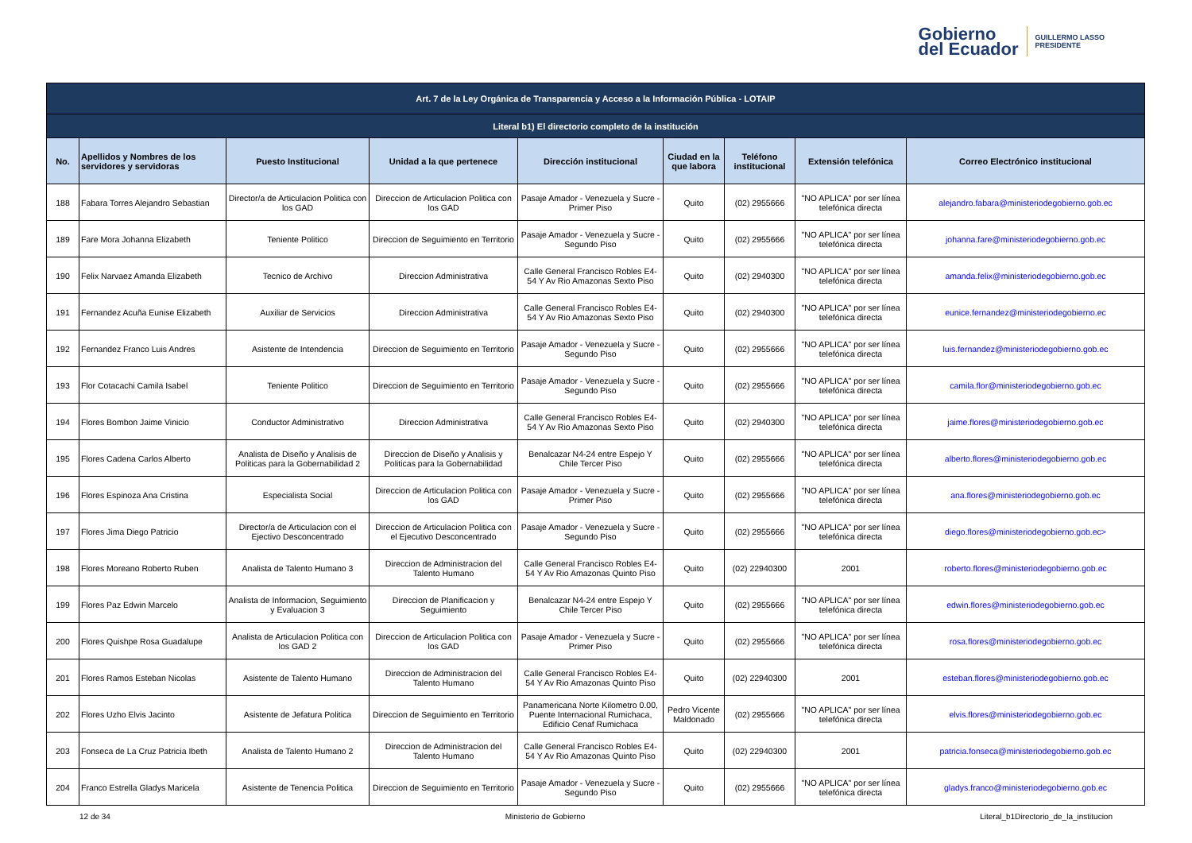Gobierno
del Ecuador
GUILLERMO LASSO
PRESIDENTE
| Art. 7 de la Ley Orgánica de Transparencia y Acceso a la Información Pública - LOTAIP | | | | | | | | |
| --- | --- | --- | --- | --- | --- | --- | --- | --- |
| Literal b1) El directorio completo de la institución | | | | | | | | |
| No. | Apellidos y Nombres de los servidores y servidoras | Puesto Institucional | Unidad a la que pertenece | Dirección institucional | Ciudad en la que labora | Teléfono institucional | Extensión telefónica | Correo Electrónico institucional |
| 188 | Fabara Torres Alejandro Sebastian | Director/a de Articulacion Politica con los GAD | Direccion de Articulacion Politica con los GAD | Pasaje Amador - Venezuela y Sucre - Primer Piso | Quito | (02) 2955666 | "NO APLICA" por ser línea telefónica directa | alejandro.fabara@ministeriodegobierno.gob.ec |
| 189 | Fare Mora Johanna Elizabeth | Teniente Politico | Direccion de Seguimiento en Territorio | Pasaje Amador - Venezuela y Sucre - Segundo Piso | Quito | (02) 2955666 | "NO APLICA" por ser línea telefónica directa | johanna.fare@ministeriodegobierno.gob.ec |
| 190 | Felix Narvaez Amanda Elizabeth | Tecnico de Archivo | Direccion Administrativa | Calle General Francisco Robles E4-54 Y Av Rio Amazonas Sexto Piso | Quito | (02) 2940300 | "NO APLICA" por ser línea telefónica directa | amanda.felix@ministeriodegobierno.gob.ec |
| 191 | Fernandez Acuña Eunise Elizabeth | Auxiliar de Servicios | Direccion Administrativa | Calle General Francisco Robles E4-54 Y Av Rio Amazonas Sexto Piso | Quito | (02) 2940300 | "NO APLICA" por ser línea telefónica directa | eunice.fernandez@ministeriodegobierno.ec |
| 192 | Fernandez Franco Luis Andres | Asistente de Intendencia | Direccion de Seguimiento en Territorio | Pasaje Amador - Venezuela y Sucre - Segundo Piso | Quito | (02) 2955666 | "NO APLICA" por ser línea telefónica directa | luis.fernandez@ministeriodegobierno.gob.ec |
| 193 | Flor Cotacachi Camila Isabel | Teniente Politico | Direccion de Seguimiento en Territorio | Pasaje Amador - Venezuela y Sucre - Segundo Piso | Quito | (02) 2955666 | "NO APLICA" por ser línea telefónica directa | camila.flor@ministeriodegobierno.gob.ec |
| 194 | Flores Bombon Jaime Vinicio | Conductor Administrativo | Direccion Administrativa | Calle General Francisco Robles E4-54 Y Av Rio Amazonas Sexto Piso | Quito | (02) 2940300 | "NO APLICA" por ser línea telefónica directa | jaime.flores@ministeriodegobierno.gob.ec |
| 195 | Flores Cadena Carlos Alberto | Analista de Diseño y Analisis de Politicas para la Gobernabilidad 2 | Direccion de Diseño y Analisis y Politicas para la Gobernabilidad | Benalcazar N4-24 entre Espejo Y Chile Tercer Piso | Quito | (02) 2955666 | "NO APLICA" por ser línea telefónica directa | alberto.flores@ministeriodegobierno.gob.ec |
| 196 | Flores Espinoza Ana Cristina | Especialista Social | Direccion de Articulacion Politica con los GAD | Pasaje Amador - Venezuela y Sucre - Primer Piso | Quito | (02) 2955666 | "NO APLICA" por ser línea telefónica directa | ana.flores@ministeriodegobierno.gob.ec |
| 197 | Flores Jima Diego Patricio | Director/a de Articulacion con el Ejectivo Desconcentrado | Direccion de Articulacion Politica con el Ejecutivo Desconcentrado | Pasaje Amador - Venezuela y Sucre - Segundo Piso | Quito | (02) 2955666 | "NO APLICA" por ser línea telefónica directa | diego.flores@ministeriodegobierno.gob.ec> |
| 198 | Flores Moreano Roberto Ruben | Analista de Talento Humano 3 | Direccion de Administracion del Talento Humano | Calle General Francisco Robles E4-54 Y Av Rio Amazonas Quinto Piso | Quito | (02) 22940300 | 2001 | roberto.flores@ministeriodegobierno.gob.ec |
| 199 | Flores Paz Edwin Marcelo | Analista de Informacion, Seguimiento y Evaluacion 3 | Direccion de Planificacion y Seguimiento | Benalcazar N4-24 entre Espejo Y Chile Tercer Piso | Quito | (02) 2955666 | "NO APLICA" por ser línea telefónica directa | edwin.flores@ministeriodegobierno.gob.ec |
| 200 | Flores Quishpe Rosa Guadalupe | Analista de Articulacion Politica con los GAD 2 | Direccion de Articulacion Politica con los GAD | Pasaje Amador - Venezuela y Sucre - Primer Piso | Quito | (02) 2955666 | "NO APLICA" por ser línea telefónica directa | rosa.flores@ministeriodegobierno.gob.ec |
| 201 | Flores Ramos Esteban Nicolas | Asistente de Talento Humano | Direccion de Administracion del Talento Humano | Calle General Francisco Robles E4-54 Y Av Rio Amazonas Quinto Piso | Quito | (02) 22940300 | 2001 | esteban.flores@ministeriodegobierno.gob.ec |
| 202 | Flores Uzho Elvis Jacinto | Asistente de Jefatura Politica | Direccion de Seguimiento en Territorio | Panamericana Norte Kilometro 0.00, Puente Internacional Rumichaca, Edificio Cenaf Rumichaca | Pedro Vicente Maldonado | (02) 2955666 | "NO APLICA" por ser línea telefónica directa | elvis.flores@ministeriodegobierno.gob.ec |
| 203 | Fonseca de La Cruz Patricia Ibeth | Analista de Talento Humano 2 | Direccion de Administracion del Talento Humano | Calle General Francisco Robles E4-54 Y Av Rio Amazonas Quinto Piso | Quito | (02) 22940300 | 2001 | patricia.fonseca@ministeriodegobierno.gob.ec |
| 204 | Franco Estrella Gladys Maricela | Asistente de Tenencia Politica | Direccion de Seguimiento en Territorio | Pasaje Amador - Venezuela y Sucre - Segundo Piso | Quito | (02) 2955666 | "NO APLICA" por ser línea telefónica directa | gladys.franco@ministeriodegobierno.gob.ec |
12 de 34 Ministerio de Gobierno Literal_b1Directorio_de_la_institucion